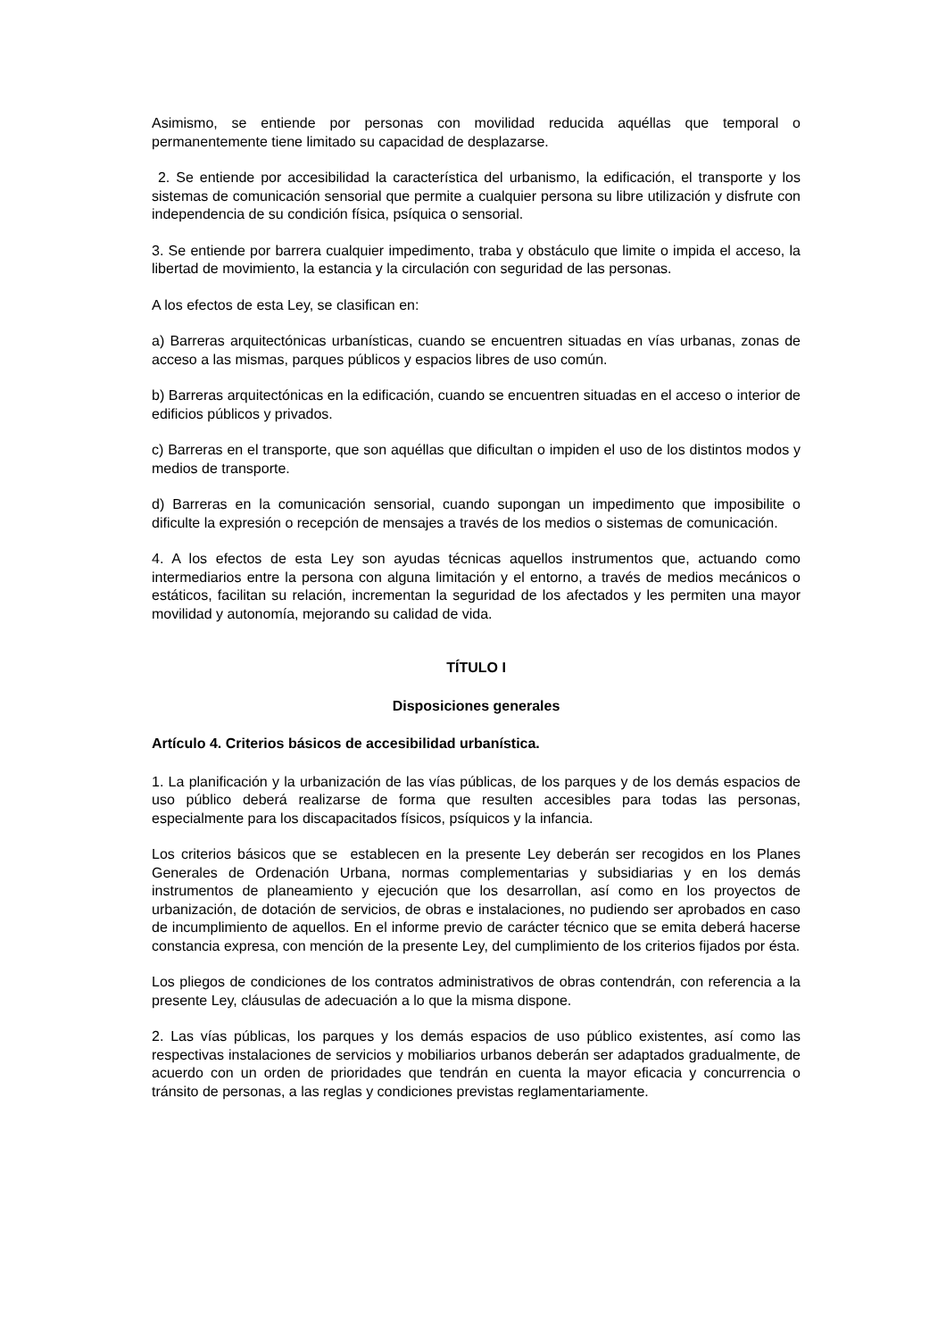Asimismo, se entiende por personas con movilidad reducida aquéllas que temporal o permanentemente tiene limitado su capacidad de desplazarse.
2. Se entiende por accesibilidad la característica del urbanismo, la edificación, el transporte y los sistemas de comunicación sensorial que permite a cualquier persona su libre utilización y disfrute con independencia de su condición física, psíquica o sensorial.
3. Se entiende por barrera cualquier impedimento, traba y obstáculo que limite o impida el acceso, la libertad de movimiento, la estancia y la circulación con seguridad de las personas.
A los efectos de esta Ley, se clasifican en:
a) Barreras arquitectónicas urbanísticas, cuando se encuentren situadas en vías urbanas, zonas de acceso a las mismas, parques públicos y espacios libres de uso común.
b) Barreras arquitectónicas en la edificación, cuando se encuentren situadas en el acceso o interior de edificios públicos y privados.
c) Barreras en el transporte, que son aquéllas que dificultan o impiden el uso de los distintos modos y medios de transporte.
d) Barreras en la comunicación sensorial, cuando supongan un impedimento que imposibilite o dificulte la expresión o recepción de mensajes a través de los medios o sistemas de comunicación.
4. A los efectos de esta Ley son ayudas técnicas aquellos instrumentos que, actuando como intermediarios entre la persona con alguna limitación y el entorno, a través de medios mecánicos o estáticos, facilitan su relación, incrementan la seguridad de los afectados y les permiten una mayor movilidad y autonomía, mejorando su calidad de vida.
TÍTULO I
Disposiciones generales
Artículo 4. Criterios básicos de accesibilidad urbanística.
1. La planificación y la urbanización de las vías públicas, de los parques y de los demás espacios de uso público deberá realizarse de forma que resulten accesibles para todas las personas, especialmente para los discapacitados físicos, psíquicos y la infancia.
Los criterios básicos que se establecen en la presente Ley deberán ser recogidos en los Planes Generales de Ordenación Urbana, normas complementarias y subsidiarias y en los demás instrumentos de planeamiento y ejecución que los desarrollan, así como en los proyectos de urbanización, de dotación de servicios, de obras e instalaciones, no pudiendo ser aprobados en caso de incumplimiento de aquellos. En el informe previo de carácter técnico que se emita deberá hacerse constancia expresa, con mención de la presente Ley, del cumplimiento de los criterios fijados por ésta.
Los pliegos de condiciones de los contratos administrativos de obras contendrán, con referencia a la presente Ley, cláusulas de adecuación a lo que la misma dispone.
2. Las vías públicas, los parques y los demás espacios de uso público existentes, así como las respectivas instalaciones de servicios y mobiliarios urbanos deberán ser adaptados gradualmente, de acuerdo con un orden de prioridades que tendrán en cuenta la mayor eficacia y concurrencia o tránsito de personas, a las reglas y condiciones previstas reglamentariamente.